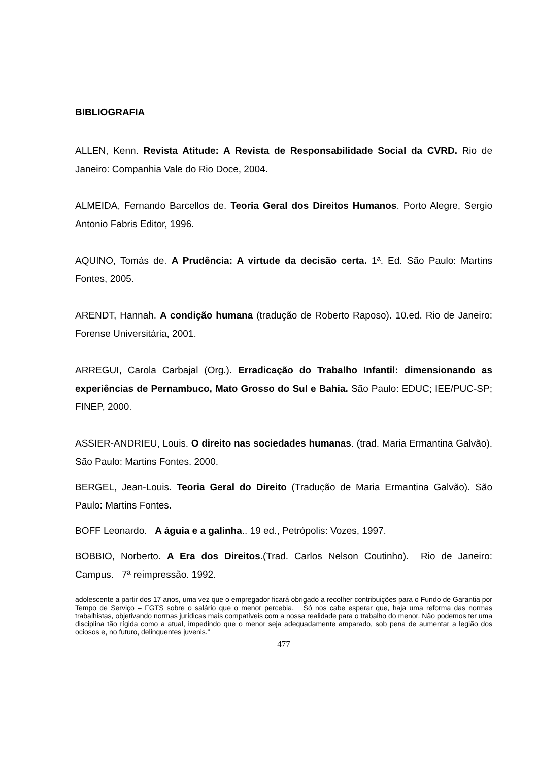BIBLIOGRAFIA
ALLEN, Kenn. Revista Atitude: A Revista de Responsabilidade Social da CVRD. Rio de Janeiro: Companhia Vale do Rio Doce, 2004.
ALMEIDA, Fernando Barcellos de. Teoria Geral dos Direitos Humanos. Porto Alegre, Sergio Antonio Fabris Editor, 1996.
AQUINO, Tomás de. A Prudência: A virtude da decisão certa. 1ª. Ed. São Paulo: Martins Fontes, 2005.
ARENDT, Hannah. A condição humana (tradução de Roberto Raposo). 10.ed. Rio de Janeiro: Forense Universitária, 2001.
ARREGUI, Carola Carbajal (Org.). Erradicação do Trabalho Infantil: dimensionando as experiências de Pernambuco, Mato Grosso do Sul e Bahia. São Paulo: EDUC; IEE/PUC-SP; FINEP, 2000.
ASSIER-ANDRIEU, Louis. O direito nas sociedades humanas. (trad. Maria Ermantina Galvão). São Paulo: Martins Fontes. 2000.
BERGEL, Jean-Louis. Teoria Geral do Direito (Tradução de Maria Ermantina Galvão). São Paulo: Martins Fontes.
BOFF Leonardo. A águia e a galinha.. 19 ed., Petrópolis: Vozes, 1997.
BOBBIO, Norberto. A Era dos Direitos.(Trad. Carlos Nelson Coutinho). Rio de Janeiro: Campus. 7ª reimpressão. 1992.
adolescente a partir dos 17 anos, uma vez que o empregador ficará obrigado a recolher contribuições para o Fundo de Garantia por Tempo de Serviço – FGTS sobre o salário que o menor percebia. Só nos cabe esperar que, haja uma reforma das normas trabalhistas, objetivando normas jurídicas mais compatíveis com a nossa realidade para o trabalho do menor. Não podemos ter uma disciplina tão rígida como a atual, impedindo que o menor seja adequadamente amparado, sob pena de aumentar a legião dos ociosos e, no futuro, delinquentes juvenis.”
477